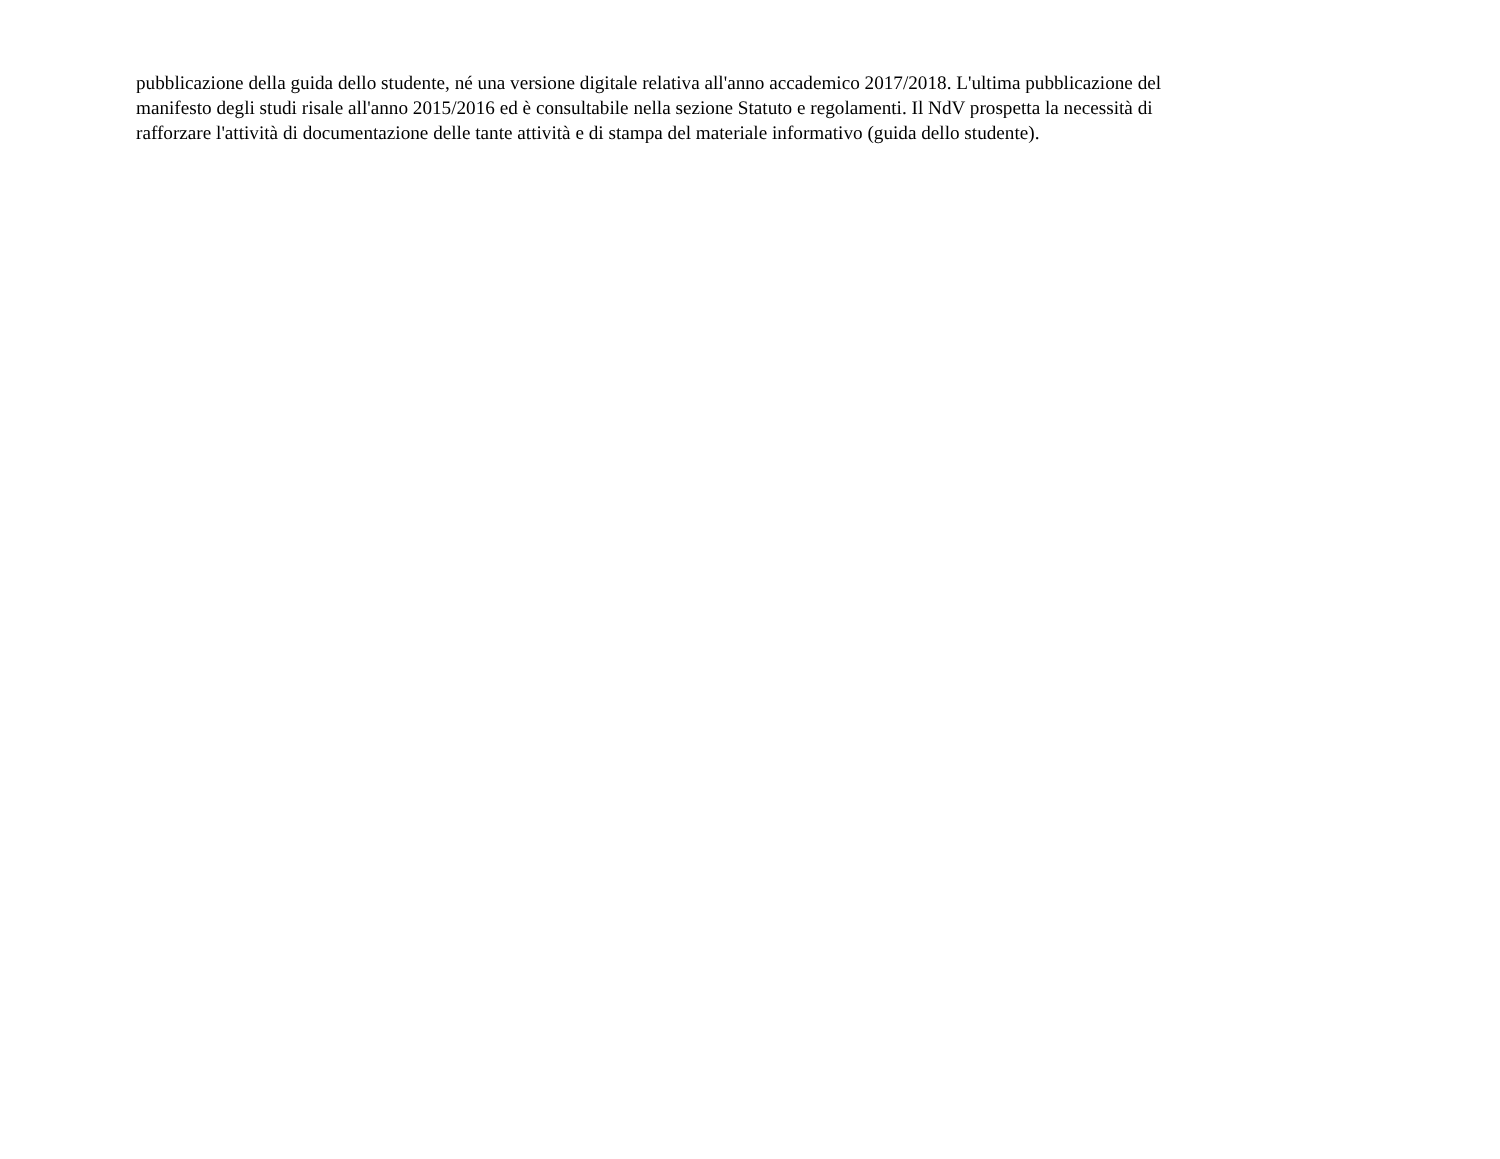pubblicazione della guida dello studente, né una versione digitale relativa all'anno accademico 2017/2018. L'ultima pubblicazione del
manifesto degli studi risale all'anno 2015/2016 ed è consultabile nella sezione Statuto e regolamenti. Il NdV prospetta la necessità di
rafforzare l'attività di documentazione delle tante attività e di stampa del materiale informativo (guida dello studente).